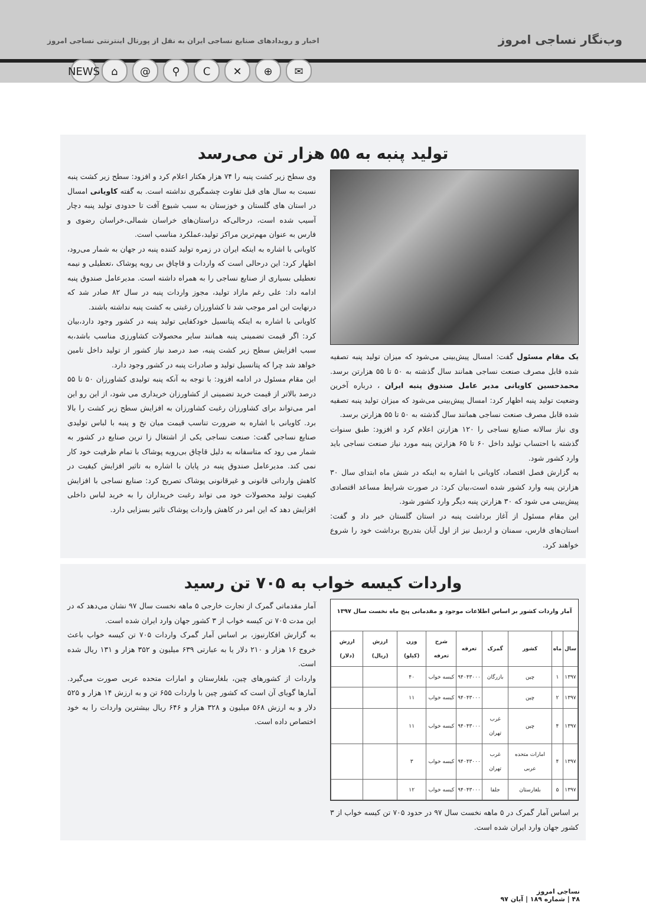وب‌نگار نساجی امروز
اخبار و رویدادهای صنایع نساجی ایران به نقل از پورتال اینترنتی نساجی امروز
NEWS ⌂ @ ⚲ C ✕ ⊕ ✉
تولید پنبه به ۵۵ هزار تن می‌رسد
یک مقام مسئول گفت: امسال پیش‌بینی می‌شود که میزان تولید پنبه تصفیه شده قابل مصرف صنعت نساجی همانند سال گذشته به ۵۰ تا ۵۵ هزارتن برسد. محمدحسین کاویانی مدیر عامل صندوق پنبه ایران ، درباره آخرین وضعیت تولید پنبه اظهار کرد: امسال پیش‌بینی می‌شود که میزان تولید پنبه تصفیه شده قابل مصرف صنعت نساجی همانند سال گذشته به ۵۰ تا ۵۵ هزارتن برسد.
وی نیاز سالانه صنایع نساجی را ۱۲۰ هزارتن اعلام کرد و افزود: طبق سنوات گذشته با احتساب تولید داخل ۶۰ تا ۶۵ هزارتن پنبه مورد نیاز صنعت نساجی باید وارد کشور شود.
به گزارش فصل اقتصاد، کاویانی با اشاره به اینکه در شش ماه ابتدای سال ۳۰ هزارتن پنبه وارد کشور شده است،بیان کرد: در صورت شرایط مساعد اقتصادی پیش‌بینی می شود که ۳۰ هزارتن پنبه دیگر وارد کشور شود.
این مقام مسئول از آغاز برداشت پنبه در استان گلستان خبر داد و گفت: استان‌های فارس، سمنان و اردبیل نیز از اول آبان بتدریج برداشت خود را شروع خواهند کرد.
وی سطح زیر کشت پنبه را ۷۴ هزار هکتار اعلام کرد و افزود: سطح زیر کشت پنبه نسبت به سال های قبل تفاوت چشمگیری نداشته است. به گفته کاویانی امسال در استان های گلستان و خوزستان به سبب شیوع آفت تا حدودی تولید پنبه دچار آسیب شده است، درحالی‌که دراستان‌های خراسان شمالی،خراسان رضوی و فارس به عنوان مهم‌ترین مراکز تولید،عملکرد مناسب است.
کاویانی با اشاره به اینکه ایران در زمره تولید کننده پنبه در جهان به شمار می‌رود، اظهار کرد: این درحالی است که واردات و قاچاق بی رویه پوشاک ،تعطیلی و نیمه تعطیلی بسیاری از صنایع نساجی را به همراه داشته است. مدیرعامل صندوق پنبه ادامه داد: علی رغم مازاد تولید، مجوز واردات پنبه در سال ۸۲ صادر شد که درنهایت این امر موجب شد تا کشاورزان رغبتی به کشت پنبه نداشته باشند.
کاویانی با اشاره به اینکه پتانسیل خودکفایی تولید پنبه در کشور وجود دارد،بیان کرد: اگر قیمت تضمینی پنبه همانند سایر محصولات کشاورزی مناسب باشد،به سبب افزایش سطح زیر کشت پنبه، صد درصد نیاز کشور از تولید داخل تامین خواهد شد چرا که پتانسیل تولید و صادرات پنبه در کشور وجود دارد.
این مقام مسئول در ادامه افزود: با توجه به آنکه پنبه تولیدی کشاورزان ۵۰ تا ۵۵ درصد بالاتر از قیمت خرید تضمینی از کشاورزان خریداری می شود، از این رو این امر می‌تواند برای کشاورزان رغبت کشاورزان به افزایش سطح زیر کشت را بالا برد. کاویانی با اشاره به ضرورت تناسب قیمت میان نخ و پنبه با لباس تولیدی صنایع نساجی گفت: صنعت نساجی یکی از اشتغال زا ترین صنایع در کشور به شمار می رود که متاسفانه به دلیل قاچاق بی‌رویه پوشاک با تمام ظرفیت خود کار نمی کند. مدیرعامل صندوق پنبه در پایان با اشاره به تاثیر افزایش کیفیت در کاهش وارداتی قانونی و غیرقانونی پوشاک تصریح کرد: صنایع نساجی با افزایش کیفیت تولید محصولات خود می تواند رغبت خریداران را به خرید لباس داخلی افزایش دهد که این امر در کاهش واردات پوشاک تاثیر بسزایی دارد.
واردات کیسه خواب به ۷۰۵ تن رسید
آمار واردات کشور بر اساس اطلاعات موجود و مقدماتی پنج ماه نخست سال ۱۳۹۷
| سال | ماه | کشور | گمرک | تعرفه | شرح تعرفه | وزن (کیلو) | ارزش (ریال) | ارزش (دلار) |
| --- | --- | --- | --- | --- | --- | --- | --- | --- |
| ۱۳۹۷ | ۱ | چین | بازرگان | ۹۴۰۴۳۰۰۰ | کیسه خواب | ۴۰ | | |
| ۱۳۹۷ | ۲ | چین | | ۹۴۰۴۳۰۰۰ | کیسه خواب | ۱۱ | | |
| ۱۳۹۷ | ۴ | چین | غرب تهران | ۹۴۰۴۳۰۰۰ | کیسه خواب | ۱۱ | | |
| ۱۳۹۷ | ۴ | امارات متحده عربی | غرب تهران | ۹۴۰۴۳۰۰۰ | کیسه خواب | ۳ | | |
| ۱۳۹۷ | ۵ | بلغارستان | جلفا | ۹۴۰۴۳۰۰۰ | کیسه خواب | ۱۲ | | |
بر اساس آمار گمرک در ۵ ماهه نخست سال ۹۷ در حدود ۷۰۵ تن کیسه خواب از ۳ کشور جهان وارد ایران شده است.
آمار مقدماتی گمرک از تجارت خارجی ۵ ماهه نخست سال ۹۷ نشان می‌دهد که در این مدت ۷۰۵ تن کیسه خواب از ۳ کشور جهان وارد ایران شده است.
به گزارش افکارنیوز، بر اساس آمار گمرک واردات ۷۰۵ تن کیسه خواب باعث خروج ۱۶ هزار و ۲۱۰ دلار یا به عبارتی ۶۳۹ میلیون و ۳۵۲ هزار و ۱۳۱ ریال شده است.
واردات از کشورهای چین، بلغارستان و امارات متحده عربی صورت می‌گیرد. آمارها گویای آن است که کشور چین با واردات ۶۵۵ تن و به ارزش ۱۴ هزار و ۵۲۵ دلار و به ارزش ۵۶۸ میلیون و ۳۲۸ هزار و ۶۴۶ ریال بیشترین واردات را به خود اختصاص داده است.
نساجی امروز
۴۸ | شماره ۱۸۹ | آبان ۹۷